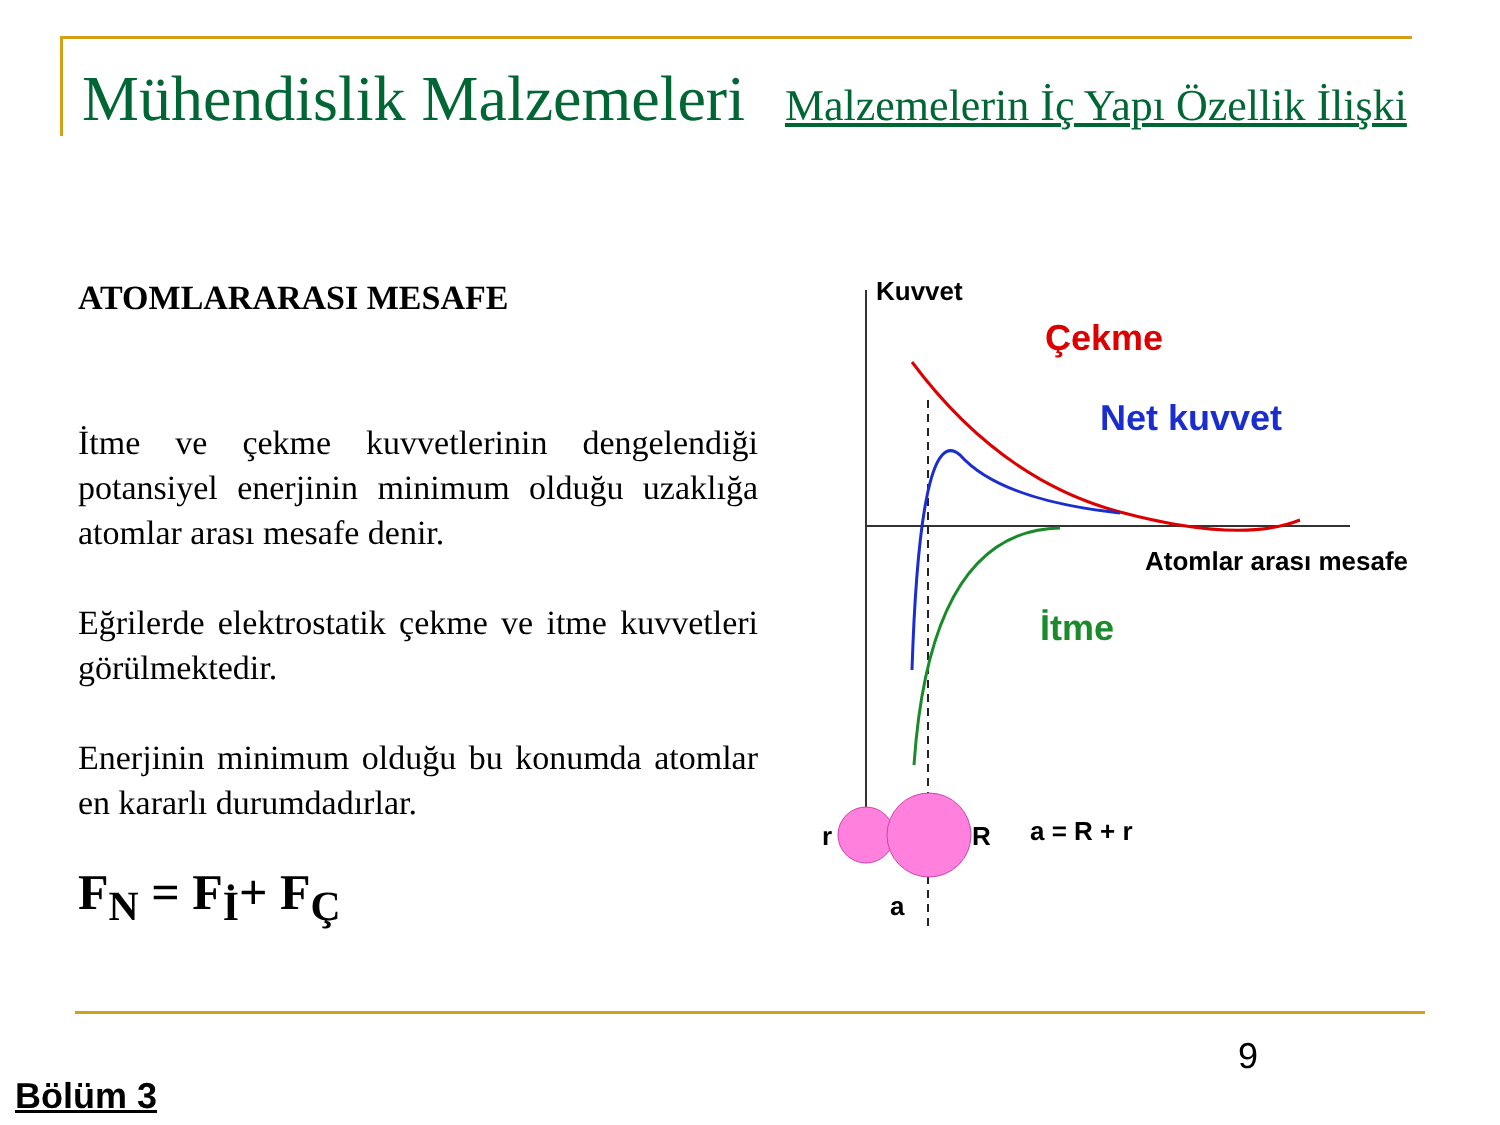Mühendislik Malzemeleri Malzemelerin İç Yapı Özellik İlişki
ATOMLARARASI MESAFE
İtme ve çekme kuvvetlerinin dengelendiği potansiyel enerjinin minimum olduğu uzaklığa atomlar arası mesafe denir.
Eğrilerde elektrostatik çekme ve itme kuvvetleri görülmektedir.
Enerjinin minimum olduğu bu konumda atomlar en kararlı durumdadırlar.
F<sub>N</sub> = F<sub>İ</sub>+ F<sub>Ç</sub>
Kuvvet
Çekme
Net kuvvet
İtme
Atomlar arası mesafe
r
R
a = R + r
a
9
Bölüm 3